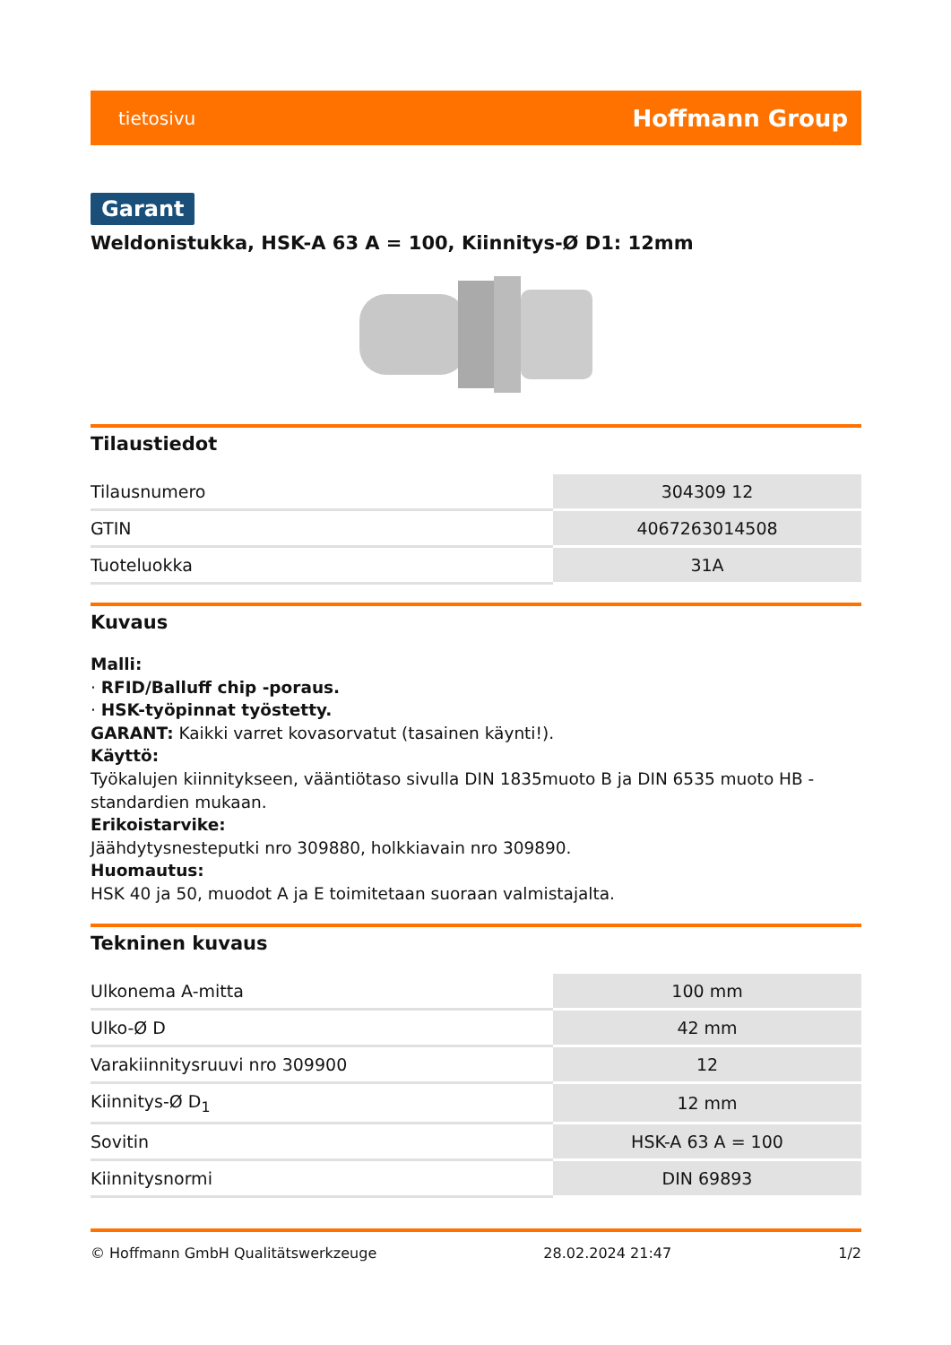tietosivu Hoffmann Group
Garant
Weldonistukka, HSK-A 63 A = 100, Kiinnitys-Ø D1: 12mm
Tilaustiedot
| Tilausnumero | 304309 12 |
| GTIN | 4067263014508 |
| Tuoteluokka | 31A |
Kuvaus
Malli:
· RFID/Balluff chip -poraus.
· HSK-työpinnat työstetty.
GARANT: Kaikki varret kovasorvatut (tasainen käynti!).
Käyttö:
Työkalujen kiinnitykseen, vääntiötaso sivulla DIN 1835muoto B ja DIN 6535 muoto HB -standardien mukaan.
Erikoistarvike:
Jäähdytysnesteputki nro 309880, holkkiavain nro 309890.
Huomautus:
HSK 40 ja 50, muodot A ja E toimitetaan suoraan valmistajalta.
Tekninen kuvaus
| Ulkonema A-mitta | 100 mm |
| Ulko-Ø D | 42 mm |
| Varakiinnitysruuvi nro 309900 | 12 |
| Kiinnitys-Ø D<sub>1</sub> | 12 mm |
| Sovitin | HSK-A 63 A = 100 |
| Kiinnitysnormi | DIN 69893 |
© Hoffmann GmbH Qualitätswerkzeuge 28.02.2024 21:47 1/2